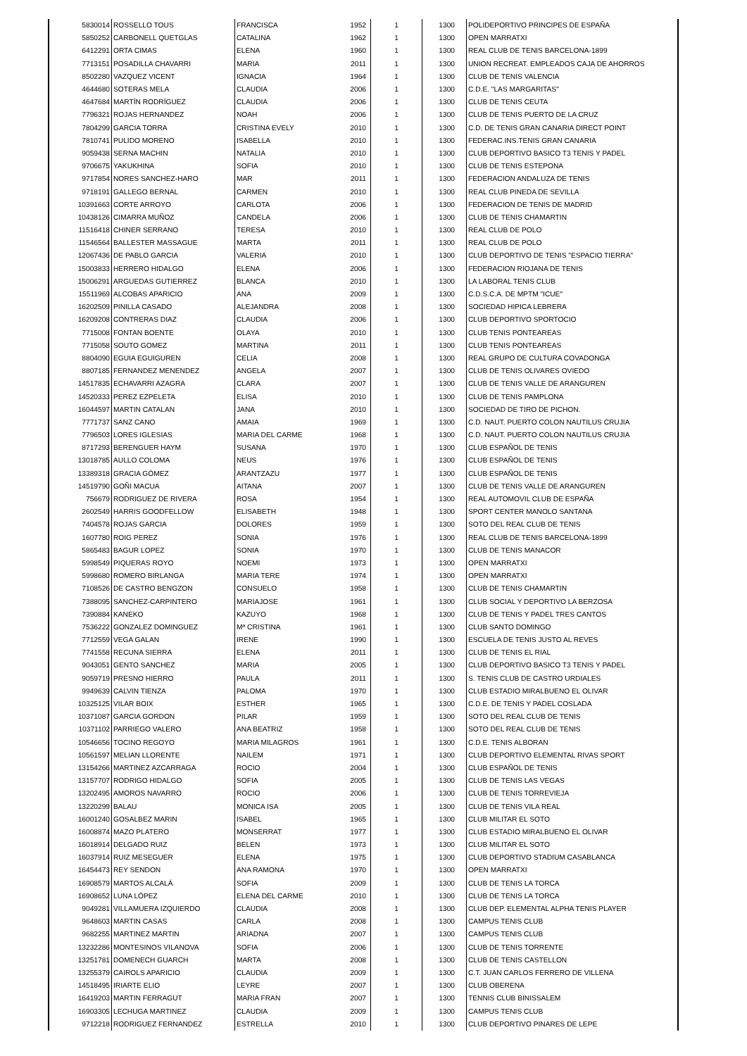| 5830014 | ROSSELLO TOUS | FRANCISCA | 1952 | 1 | 1300 | POLIDEPORTIVO PRINCIPES DE ESPAÑA |
| 5850252 | CARBONELL QUETGLAS | CATALINA | 1962 | 1 | 1300 | OPEN MARRATXI |
| 6412291 | ORTA CIMAS | ELENA | 1960 | 1 | 1300 | REAL CLUB DE TENIS BARCELONA-1899 |
| 7713151 | POSADILLA CHAVARRI | MARIA | 2011 | 1 | 1300 | UNION RECREAT. EMPLEADOS CAJA DE AHORROS |
| 8502280 | VAZQUEZ VICENT | IGNACIA | 1964 | 1 | 1300 | CLUB DE TENIS VALENCIA |
| 4644680 | SOTERAS MELA | CLAUDIA | 2006 | 1 | 1300 | C.D.E. "LAS MARGARITAS" |
| 4647684 | MARTÍN RODRÍGUEZ | CLAUDIA | 2006 | 1 | 1300 | CLUB DE TENIS CEUTA |
| 7796321 | ROJAS HERNANDEZ | NOAH | 2006 | 1 | 1300 | CLUB DE TENIS PUERTO DE LA CRUZ |
| 7804299 | GARCIA TORRA | CRISTINA EVELY | 2010 | 1 | 1300 | C.D. DE TENIS GRAN CANARIA DIRECT POINT |
| 7810741 | PULIDO MORENO | ISABELLA | 2010 | 1 | 1300 | FEDERAC.INS.TENIS GRAN CANARIA |
| 9059438 | SERNA MACHIN | NATALIA | 2010 | 1 | 1300 | CLUB DEPORTIVO BASICO T3 TENIS Y PADEL |
| 9706675 | YAKUKHINA | SOFIA | 2010 | 1 | 1300 | CLUB DE TENIS ESTEPONA |
| 9717854 | NORES SANCHEZ-HARO | MAR | 2011 | 1 | 1300 | FEDERACION ANDALUZA DE TENIS |
| 9718191 | GALLEGO BERNAL | CARMEN | 2010 | 1 | 1300 | REAL CLUB PINEDA DE SEVILLA |
| 10391663 | CORTE ARROYO | CARLOTA | 2006 | 1 | 1300 | FEDERACION DE TENIS DE MADRID |
| 10438126 | CIMARRA MUÑOZ | CANDELA | 2006 | 1 | 1300 | CLUB DE TENIS CHAMARTIN |
| 11516418 | CHINER SERRANO | TERESA | 2010 | 1 | 1300 | REAL CLUB DE POLO |
| 11546564 | BALLESTER MASSAGUE | MARTA | 2011 | 1 | 1300 | REAL CLUB DE POLO |
| 12067436 | DE PABLO GARCIA | VALERIA | 2010 | 1 | 1300 | CLUB DEPORTIVO DE TENIS "ESPACIO TIERRA" |
| 15003833 | HERRERO HIDALGO | ELENA | 2006 | 1 | 1300 | FEDERACION RIOJANA DE TENIS |
| 15006291 | ARGUEDAS GUTIERREZ | BLANCA | 2010 | 1 | 1300 | LA LABORAL TENIS CLUB |
| 15511969 | ALCOBAS APARICIO | ANA | 2009 | 1 | 1300 | C.D.S.C.A. DE MPTM "ICUE" |
| 16202509 | PINILLA CASADO | ALEJANDRA | 2008 | 1 | 1300 | SOCIEDAD HIPICA LEBRERA |
| 16209208 | CONTRERAS DIAZ | CLAUDIA | 2006 | 1 | 1300 | CLUB DEPORTIVO SPORTOCIO |
| 7715008 | FONTAN BOENTE | OLAYA | 2010 | 1 | 1300 | CLUB TENIS PONTEAREAS |
| 7715058 | SOUTO GOMEZ | MARTINA | 2011 | 1 | 1300 | CLUB TENIS PONTEAREAS |
| 8804090 | EGUIA EGUIGUREN | CELIA | 2008 | 1 | 1300 | REAL GRUPO DE CULTURA COVADONGA |
| 8807185 | FERNANDEZ MENENDEZ | ANGELA | 2007 | 1 | 1300 | CLUB DE TENIS OLIVARES OVIEDO |
| 14517835 | ECHAVARRI AZAGRA | CLARA | 2007 | 1 | 1300 | CLUB DE TENIS VALLE DE ARANGUREN |
| 14520333 | PEREZ EZPELETA | ELISA | 2010 | 1 | 1300 | CLUB DE TENIS PAMPLONA |
| 16044597 | MARTIN CATALAN | JANA | 2010 | 1 | 1300 | SOCIEDAD DE TIRO DE PICHON. |
| 7771737 | SANZ CANO | AMAIA | 1969 | 1 | 1300 | C.D. NAUT. PUERTO COLON NAUTILUS CRUJIA |
| 7796503 | LORES IGLESIAS | MARIA DEL CARME | 1968 | 1 | 1300 | C.D. NAUT. PUERTO COLON NAUTILUS CRUJIA |
| 8717293 | BERENGUER HAYM | SUSANA | 1970 | 1 | 1300 | CLUB ESPAÑOL DE TENIS |
| 13018785 | AULLO COLOMA | NEUS | 1976 | 1 | 1300 | CLUB ESPAÑOL DE TENIS |
| 13389318 | GRACIA GÓMEZ | ARANTZAZU | 1977 | 1 | 1300 | CLUB ESPAÑOL DE TENIS |
| 14519790 | GOÑI MACUA | AITANA | 2007 | 1 | 1300 | CLUB DE TENIS VALLE DE ARANGUREN |
| 756679 | RODRIGUEZ DE RIVERA | ROSA | 1954 | 1 | 1300 | REAL AUTOMOVIL CLUB DE ESPAÑA |
| 2602549 | HARRIS GOODFELLOW | ELISABETH | 1948 | 1 | 1300 | SPORT CENTER MANOLO SANTANA |
| 7404578 | ROJAS GARCIA | DOLORES | 1959 | 1 | 1300 | SOTO DEL REAL CLUB DE TENIS |
| 1607780 | ROIG PEREZ | SONIA | 1976 | 1 | 1300 | REAL CLUB DE TENIS BARCELONA-1899 |
| 5865483 | BAGUR LOPEZ | SONIA | 1970 | 1 | 1300 | CLUB DE TENIS MANACOR |
| 5998549 | PIQUERAS ROYO | NOEMI | 1973 | 1 | 1300 | OPEN MARRATXI |
| 5998680 | ROMERO BIRLANGA | MARIA TERE | 1974 | 1 | 1300 | OPEN MARRATXI |
| 7108526 | DE CASTRO BENGZON | CONSUELO | 1958 | 1 | 1300 | CLUB DE TENIS CHAMARTIN |
| 7388095 | SANCHEZ-CARPINTERO | MARIAJOSE | 1961 | 1 | 1300 | CLUB SOCIAL Y DEPORTIVO LA BERZOSA |
| 7390884 | KANEKO | KAZUYO | 1968 | 1 | 1300 | CLUB DE TENIS Y PADEL TRES CANTOS |
| 7536222 | GONZALEZ DOMINGUEZ | Mª CRISTINA | 1961 | 1 | 1300 | CLUB SANTO DOMINGO |
| 7712559 | VEGA GALAN | IRENE | 1990 | 1 | 1300 | ESCUELA DE TENIS JUSTO AL REVES |
| 7741558 | RECUNA SIERRA | ELENA | 2011 | 1 | 1300 | CLUB DE TENIS EL RIAL |
| 9043051 | GENTO SANCHEZ | MARIA | 2005 | 1 | 1300 | CLUB DEPORTIVO BASICO T3 TENIS Y PADEL |
| 9059719 | PRESNO HIERRO | PAULA | 2011 | 1 | 1300 | S. TENIS CLUB DE CASTRO URDIALES |
| 9949639 | CALVIN TIENZA | PALOMA | 1970 | 1 | 1300 | CLUB ESTADIO MIRALBUENO EL OLIVAR |
| 10325125 | VILAR BOIX | ESTHER | 1965 | 1 | 1300 | C.D.E. DE TENIS Y PADEL COSLADA |
| 10371087 | GARCIA GORDON | PILAR | 1959 | 1 | 1300 | SOTO DEL REAL CLUB DE TENIS |
| 10371102 | PARRIEGO VALERO | ANA BEATRIZ | 1958 | 1 | 1300 | SOTO DEL REAL CLUB DE TENIS |
| 10546656 | TOCINO REGOYO | MARIA MILAGROS | 1961 | 1 | 1300 | C.D.E. TENIS ALBORAN |
| 10561597 | MELIAN LLORENTE | NAILEM | 1971 | 1 | 1300 | CLUB DEPORTIVO ELEMENTAL RIVAS SPORT |
| 13154266 | MARTINEZ AZCARRAGA | ROCIO | 2004 | 1 | 1300 | CLUB ESPAÑOL DE TENIS |
| 13157707 | RODRIGO HIDALGO | SOFIA | 2005 | 1 | 1300 | CLUB DE TENIS LAS VEGAS |
| 13202495 | AMOROS NAVARRO | ROCIO | 2006 | 1 | 1300 | CLUB DE TENIS TORREVIEJA |
| 13220299 | BALAU | MONICA ISA | 2005 | 1 | 1300 | CLUB DE TENIS VILA REAL |
| 16001240 | GOSALBEZ MARIN | ISABEL | 1965 | 1 | 1300 | CLUB MILITAR EL SOTO |
| 16008874 | MAZO PLATERO | MONSERRAT | 1977 | 1 | 1300 | CLUB ESTADIO MIRALBUENO EL OLIVAR |
| 16018914 | DELGADO RUIZ | BELEN | 1973 | 1 | 1300 | CLUB MILITAR EL SOTO |
| 16037914 | RUIZ MESEGUER | ELENA | 1975 | 1 | 1300 | CLUB DEPORTIVO STADIUM CASABLANCA |
| 16454473 | REY SENDON | ANA RAMONA | 1970 | 1 | 1300 | OPEN MARRATXI |
| 16908579 | MARTOS ALCALÁ | SOFIA | 2009 | 1 | 1300 | CLUB DE TENIS LA TORCA |
| 16908652 | LUNA LÓPEZ | ELENA DEL CARME | 2010 | 1 | 1300 | CLUB DE TENIS LA TORCA |
| 9049281 | VILLAMUERA IZQUIERDO | CLAUDIA | 2008 | 1 | 1300 | CLUB DEP. ELEMENTAL ALPHA TENIS PLAYER |
| 9648603 | MARTIN CASAS | CARLA | 2008 | 1 | 1300 | CAMPUS TENIS CLUB |
| 9682255 | MARTINEZ MARTIN | ARIADNA | 2007 | 1 | 1300 | CAMPUS TENIS CLUB |
| 13232286 | MONTESINOS VILANOVA | SOFIA | 2006 | 1 | 1300 | CLUB DE TENIS TORRENTE |
| 13251781 | DOMENECH GUARCH | MARTA | 2008 | 1 | 1300 | CLUB DE TENIS CASTELLON |
| 13255379 | CAIROLS APARICIO | CLAUDIA | 2009 | 1 | 1300 | C.T. JUAN CARLOS FERRERO DE VILLENA |
| 14518495 | IRIARTE ELIO | LEYRE | 2007 | 1 | 1300 | CLUB OBERENA |
| 16419203 | MARTIN FERRAGUT | MARIA FRAN | 2007 | 1 | 1300 | TENNIS CLUB BINISSALEM |
| 16903305 | LECHUGA MARTINEZ | CLAUDIA | 2009 | 1 | 1300 | CAMPUS TENIS CLUB |
| 9712218 | RODRIGUEZ FERNANDEZ | ESTRELLA | 2010 | 1 | 1300 | CLUB DEPORTIVO PINARES DE LEPE |